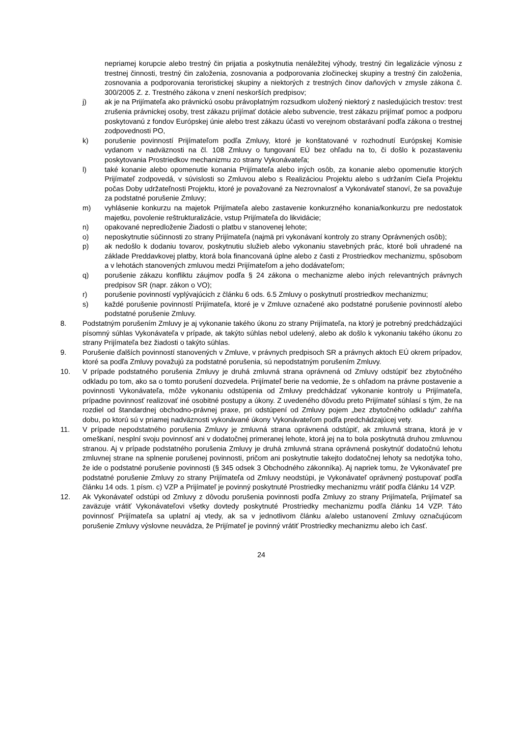nepriamej korupcie alebo trestný čin prijatia a poskytnutia nenáležitej výhody, trestný čin legalizácie výnosu z trestnej činnosti, trestný čin založenia, zosnovania a podporovania zločineckej skupiny a trestný čin založenia, zosnovania a podporovania teroristickej skupiny a niektorých z trestných činov daňových v zmysle zákona č. 300/2005 Z. z. Trestného zákona v znení neskorších predpisov;
j) ak je na Prijímateľa ako právnickú osobu právoplatným rozsudkom uložený niektorý z nasledujúcich trestov: trest zrušenia právnickej osoby, trest zákazu prijímať dotácie alebo subvencie, trest zákazu prijímať pomoc a podporu poskytovanú z fondov Európskej únie alebo trest zákazu účasti vo verejnom obstarávaní podľa zákona o trestnej zodpovednosti PO,
k) porušenie povinností Prijímateľom podľa Zmluvy, ktoré je konštatované v rozhodnutí Európskej Komisie vydanom v nadväznosti na čl. 108 Zmluvy o fungovaní EÚ bez ohľadu na to, či došlo k pozastaveniu poskytovania Prostriedkov mechanizmu zo strany Vykonávateľa;
l) také konanie alebo opomenutie konania Prijímateľa alebo iných osôb, za konanie alebo opomenutie ktorých Prijímateľ zodpovedá, v súvislosti so Zmluvou alebo s Realizáciou Projektu alebo s udržaním Cieľa Projektu počas Doby udržateľnosti Projektu, ktoré je považované za Nezrovnalosť a Vykonávateľ stanoví, že sa považuje za podstatné porušenie Zmluvy;
m) vyhlásenie konkurzu na majetok Prijímateľa alebo zastavenie konkurzného konania/konkurzu pre nedostatok majetku, povolenie reštrukturalizácie, vstup Prijímateľa do likvidácie;
n) opakované nepredloženie Žiadosti o platbu v stanovenej lehote;
o) neposkytnutie súčinnosti zo strany Prijímateľa (najmä pri vykonávaní kontroly zo strany Oprávnených osôb);
p) ak nedošlo k dodaniu tovarov, poskytnutiu služieb alebo vykonaniu stavebných prác, ktoré boli uhradené na základe Preddavkovej platby, ktorá bola financovaná úplne alebo z časti z Prostriedkov mechanizmu, spôsobom a v lehotách stanovených zmluvou medzi Prijímateľom a jeho dodávateľom;
q) porušenie zákazu konfliktu záujmov podľa § 24 zákona o mechanizme alebo iných relevantných právnych predpisov SR (napr. zákon o VO);
r) porušenie povinností vyplývajúcich z článku 6 ods. 6.5 Zmluvy o poskytnutí prostriedkov mechanizmu;
s) každé porušenie povinností Prijímateľa, ktoré je v Zmluve označené ako podstatné porušenie povinností alebo podstatné porušenie Zmluvy.
8. Podstatným porušením Zmluvy je aj vykonanie takého úkonu zo strany Prijímateľa, na ktorý je potrebný predchádzajúci písomný súhlas Vykonávateľa v prípade, ak takýto súhlas nebol udelený, alebo ak došlo k vykonaniu takého úkonu zo strany Prijímateľa bez žiadosti o takýto súhlas.
9. Porušenie ďalších povinností stanovených v Zmluve, v právnych predpisoch SR a právnych aktoch EÚ okrem prípadov, ktoré sa podľa Zmluvy považujú za podstatné porušenia, sú nepodstatným porušením Zmluvy.
10. V prípade podstatného porušenia Zmluvy je druhá zmluvná strana oprávnená od Zmluvy odstúpiť bez zbytočného odkladu po tom, ako sa o tomto porušení dozvedela. Prijímateľ berie na vedomie, že s ohľadom na právne postavenie a povinnosti Vykonávateľa, môže vykonaniu odstúpenia od Zmluvy predchádzať vykonanie kontroly u Prijímateľa, prípadne povinnosť realizovať iné osobitné postupy a úkony. Z uvedeného dôvodu preto Prijímateľ súhlasí s tým, že na rozdiel od štandardnej obchodno-právnej praxe, pri odstúpení od Zmluvy pojem „bez zbytočného odkladu“ zahŕňa dobu, po ktorú sú v priamej nadväznosti vykonávané úkony Vykonávateľom podľa predchádzajúcej vety.
11. V prípade nepodstatného porušenia Zmluvy je zmluvná strana oprávnená odstúpiť, ak zmluvná strana, ktorá je v omeškaní, nesplní svoju povinnosť ani v dodatočnej primeranej lehote, ktorá jej na to bola poskytnutá druhou zmluvnou stranou. Aj v prípade podstatného porušenia Zmluvy je druhá zmluvná strana oprávnená poskytnúť dodatočnú lehotu zmluvnej strane na splnenie porušenej povinnosti, pričom ani poskytnutie takejto dodatočnej lehoty sa nedotýka toho, že ide o podstatné porušenie povinnosti (§ 345 odsek 3 Obchodného zákonníka). Aj napriek tomu, že Vykonávateľ pre podstatné porušenie Zmluvy zo strany Prijímateľa od Zmluvy neodstúpi, je Vykonávateľ oprávnený postupovať podľa článku 14 ods. 1 písm. c) VZP a Prijímateľ je povinný poskytnuté Prostriedky mechanizmu vrátiť podľa článku 14 VZP.
12. Ak Vykonávateľ odstúpi od Zmluvy z dôvodu porušenia povinnosti podľa Zmluvy zo strany Prijímateľa, Prijímateľ sa zaväzuje vrátiť Vykonávateľovi všetky dovtedy poskytnuté Prostriedky mechanizmu podľa článku 14 VZP. Táto povinnosť Prijímateľa sa uplatní aj vtedy, ak sa v jednotlivom článku a/alebo ustanovení Zmluvy označujúcom porušenie Zmluvy výslovne neuvádza, že Prijímateľ je povinný vrátiť Prostriedky mechanizmu alebo ich časť.
24